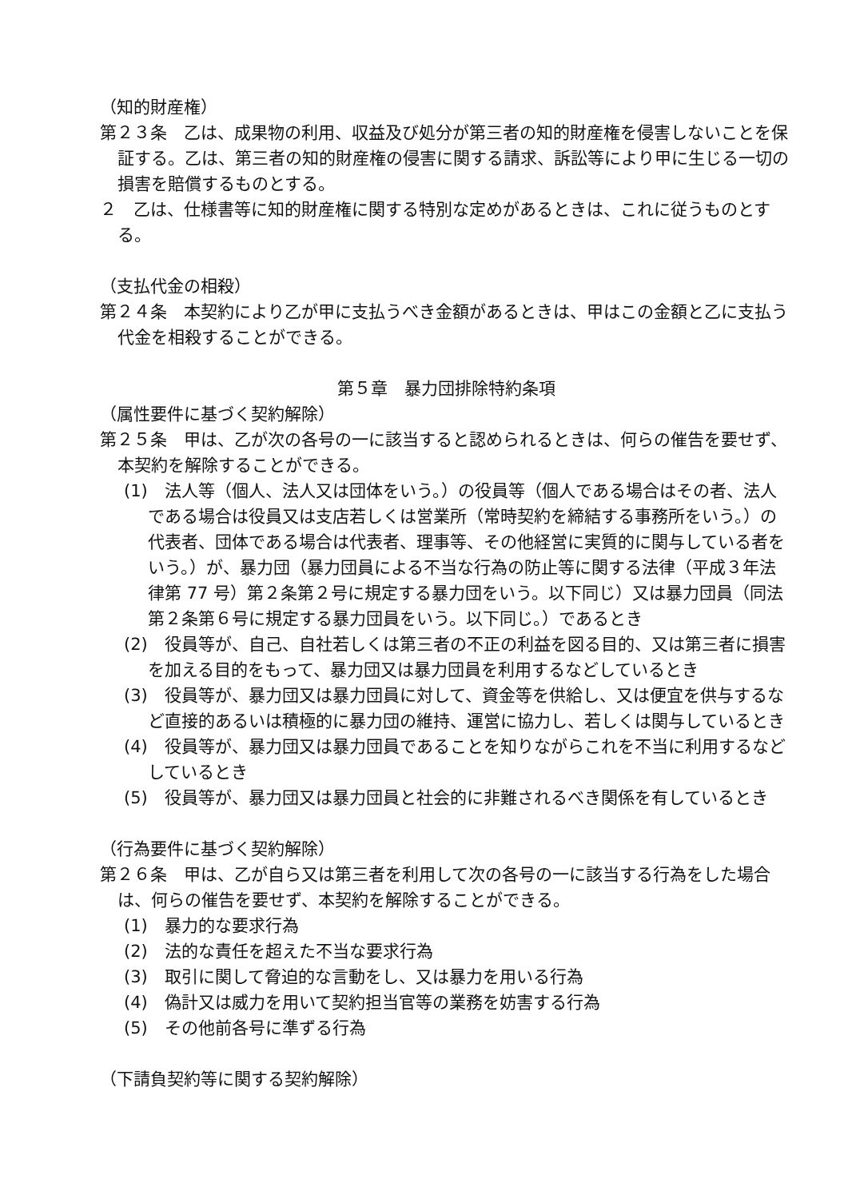（知的財産権）
第２３条　乙は、成果物の利用、収益及び処分が第三者の知的財産権を侵害しないことを保証する。乙は、第三者の知的財産権の侵害に関する請求、訴訟等により甲に生じる一切の損害を賠償するものとする。
２　乙は、仕様書等に知的財産権に関する特別な定めがあるときは、これに従うものとする。
（支払代金の相殺）
第２４条　本契約により乙が甲に支払うべき金額があるときは、甲はこの金額と乙に支払う代金を相殺することができる。
第５章　暴力団排除特約条項
（属性要件に基づく契約解除）
第２５条　甲は、乙が次の各号の一に該当すると認められるときは、何らの催告を要せず、本契約を解除することができる。
(1)　法人等（個人、法人又は団体をいう。）の役員等（個人である場合はその者、法人である場合は役員又は支店若しくは営業所（常時契約を締結する事務所をいう。）の代表者、団体である場合は代表者、理事等、その他経営に実質的に関与している者をいう。）が、暴力団（暴力団員による不当な行為の防止等に関する法律（平成３年法律第 77 号）第２条第２号に規定する暴力団をいう。以下同じ）又は暴力団員（同法第２条第６号に規定する暴力団員をいう。以下同じ。）であるとき
(2)　役員等が、自己、自社若しくは第三者の不正の利益を図る目的、又は第三者に損害を加える目的をもって、暴力団又は暴力団員を利用するなどしているとき
(3)　役員等が、暴力団又は暴力団員に対して、資金等を供給し、又は便宜を供与するなど直接的あるいは積極的に暴力団の維持、運営に協力し、若しくは関与しているとき
(4)　役員等が、暴力団又は暴力団員であることを知りながらこれを不当に利用するなどしているとき
(5)　役員等が、暴力団又は暴力団員と社会的に非難されるべき関係を有しているとき
（行為要件に基づく契約解除）
第２６条　甲は、乙が自ら又は第三者を利用して次の各号の一に該当する行為をした場合は、何らの催告を要せず、本契約を解除することができる。
(1)　暴力的な要求行為
(2)　法的な責任を超えた不当な要求行為
(3)　取引に関して脅迫的な言動をし、又は暴力を用いる行為
(4)　偽計又は威力を用いて契約担当官等の業務を妨害する行為
(5)　その他前各号に準ずる行為
（下請負契約等に関する契約解除）